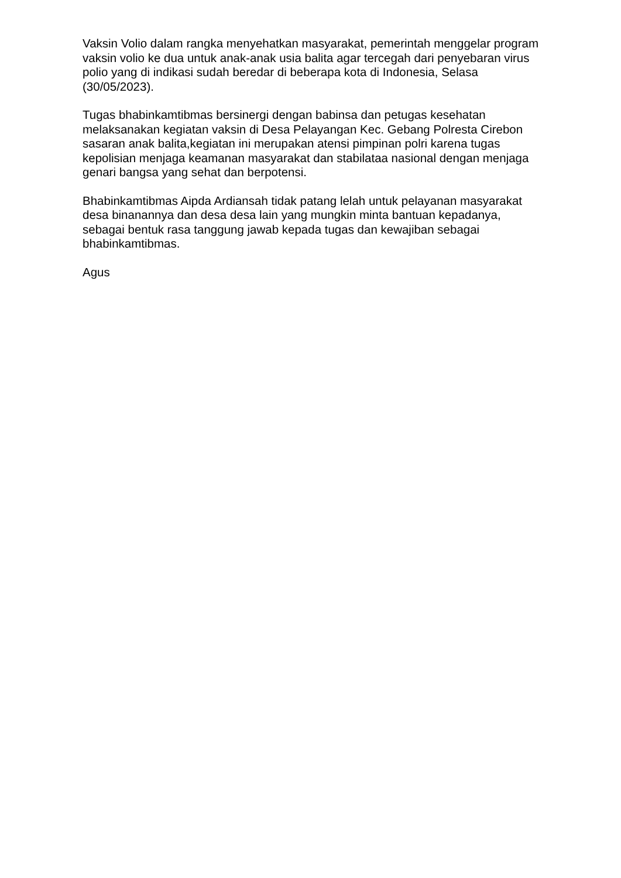Vaksin Volio dalam rangka menyehatkan masyarakat, pemerintah menggelar program vaksin volio ke dua untuk anak-anak usia balita agar tercegah dari penyebaran virus polio yang di indikasi sudah beredar di beberapa kota di Indonesia, Selasa (30/05/2023).
Tugas bhabinkamtibmas bersinergi dengan babinsa dan petugas kesehatan melaksanakan kegiatan vaksin di Desa Pelayangan Kec. Gebang Polresta Cirebon sasaran anak balita,kegiatan ini merupakan atensi pimpinan polri karena tugas kepolisian menjaga keamanan masyarakat dan stabilataa nasional dengan menjaga genari bangsa yang sehat dan berpotensi.
Bhabinkamtibmas Aipda Ardiansah tidak patang lelah untuk pelayanan masyarakat desa binanannya dan desa desa lain yang mungkin minta bantuan kepadanya, sebagai bentuk rasa tanggung jawab kepada tugas dan kewajiban sebagai bhabinkamtibmas.
Agus